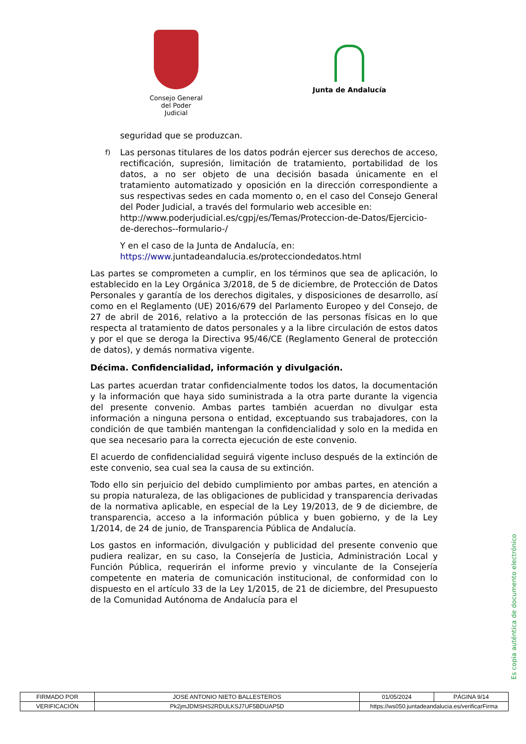Consejo General
del Poder Judicial
Junta de Andalucía
seguridad que se produzcan.
f) Las personas titulares de los datos podrán ejercer sus derechos de acceso, rectificación, supresión, limitación de tratamiento, portabilidad de los datos, a no ser objeto de una decisión basada únicamente en el tratamiento automatizado y oposición en la dirección correspondiente a sus respectivas sedes en cada momento o, en el caso del Consejo General del Poder Judicial, a través del formulario web accesible en:
http://www.poderjudicial.es/cgpj/es/Temas/Proteccion-de-Datos/Ejercicio-de-derechos--formulario-/
Y en el caso de la Junta de Andalucía, en:
https://www.juntadeandalucia.es/protecciondedatos.html
Las partes se comprometen a cumplir, en los términos que sea de aplicación, lo establecido en la Ley Orgánica 3/2018, de 5 de diciembre, de Protección de Datos Personales y garantía de los derechos digitales, y disposiciones de desarrollo, así como en el Reglamento (UE) 2016/679 del Parlamento Europeo y del Consejo, de 27 de abril de 2016, relativo a la protección de las personas físicas en lo que respecta al tratamiento de datos personales y a la libre circulación de estos datos y por el que se deroga la Directiva 95/46/CE (Reglamento General de protección de datos), y demás normativa vigente.
Décima. Confidencialidad, información y divulgación.
Las partes acuerdan tratar confidencialmente todos los datos, la documentación y la información que haya sido suministrada a la otra parte durante la vigencia del presente convenio. Ambas partes también acuerdan no divulgar esta información a ninguna persona o entidad, exceptuando sus trabajadores, con la condición de que también mantengan la confidencialidad y solo en la medida en que sea necesario para la correcta ejecución de este convenio.
El acuerdo de confidencialidad seguirá vigente incluso después de la extinción de este convenio, sea cual sea la causa de su extinción.
Todo ello sin perjuicio del debido cumplimiento por ambas partes, en atención a su propia naturaleza, de las obligaciones de publicidad y transparencia derivadas de la normativa aplicable, en especial de la Ley 19/2013, de 9 de diciembre, de transparencia, acceso a la información pública y buen gobierno, y de la Ley 1/2014, de 24 de junio, de Transparencia Pública de Andalucía.
Los gastos en información, divulgación y publicidad del presente convenio que pudiera realizar, en su caso, la Consejería de Justicia, Administración Local y Función Pública, requerirán el informe previo y vinculante de la Consejería competente en materia de comunicación institucional, de conformidad con lo dispuesto en el artículo 33 de la Ley 1/2015, de 21 de diciembre, del Presupuesto de la Comunidad Autónoma de Andalucía para el
Es copia auténtica de documento electrónico
| FIRMADO POR | JOSE ANTONIO NIETO BALLESTEROS | | 01/05/2024 | PÁGINA 9/14 |
| VERIFICACIÓN | Pk2jmJDMSHS2RDULKSJ7UF5BDUAP5D | https://ws050.juntadeandalucia.es/verificarFirma | | |